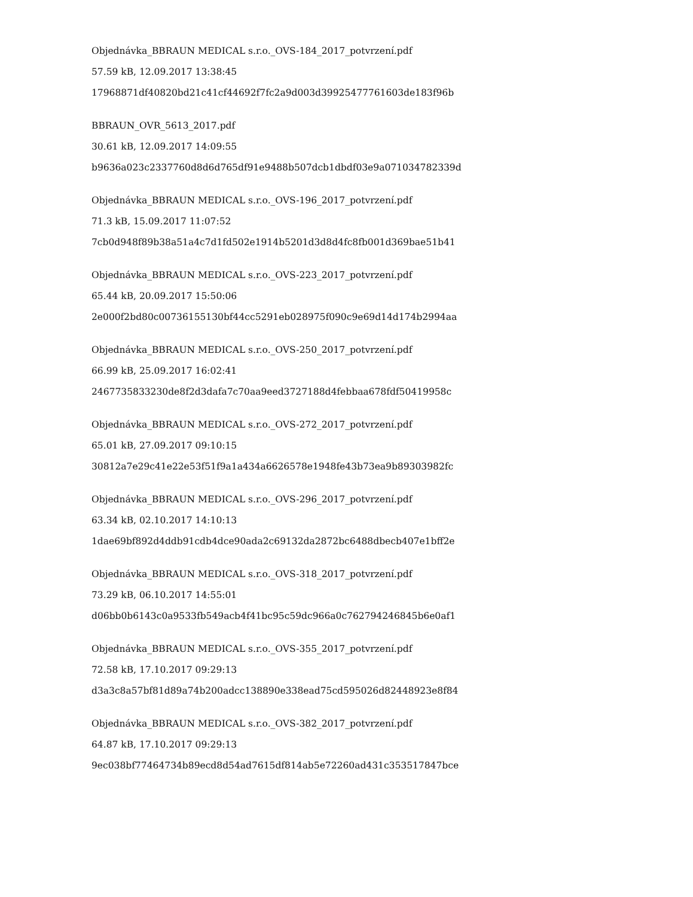Objednávka_BBRAUN MEDICAL s.r.o._OVS-184_2017_potvrzení.pdf
57.59 kB, 12.09.2017 13:38:45
17968871df40820bd21c41cf44692f7fc2a9d003d39925477761603de183f96b
BBRAUN_OVR_5613_2017.pdf
30.61 kB, 12.09.2017 14:09:55
b9636a023c2337760d8d6d765df91e9488b507dcb1dbdf03e9a071034782339d
Objednávka_BBRAUN MEDICAL s.r.o._OVS-196_2017_potvrzení.pdf
71.3 kB, 15.09.2017 11:07:52
7cb0d948f89b38a51a4c7d1fd502e1914b5201d3d8d4fc8fb001d369bae51b41
Objednávka_BBRAUN MEDICAL s.r.o._OVS-223_2017_potvrzení.pdf
65.44 kB, 20.09.2017 15:50:06
2e000f2bd80c00736155130bf44cc5291eb028975f090c9e69d14d174b2994aa
Objednávka_BBRAUN MEDICAL s.r.o._OVS-250_2017_potvrzení.pdf
66.99 kB, 25.09.2017 16:02:41
2467735833230de8f2d3dafa7c70aa9eed3727188d4febbaa678fdf50419958c
Objednávka_BBRAUN MEDICAL s.r.o._OVS-272_2017_potvrzení.pdf
65.01 kB, 27.09.2017 09:10:15
30812a7e29c41e22e53f51f9a1a434a6626578e1948fe43b73ea9b89303982fc
Objednávka_BBRAUN MEDICAL s.r.o._OVS-296_2017_potvrzení.pdf
63.34 kB, 02.10.2017 14:10:13
1dae69bf892d4ddb91cdb4dce90ada2c69132da2872bc6488dbecb407e1bff2e
Objednávka_BBRAUN MEDICAL s.r.o._OVS-318_2017_potvrzení.pdf
73.29 kB, 06.10.2017 14:55:01
d06bb0b6143c0a9533fb549acb4f41bc95c59dc966a0c762794246845b6e0af1
Objednávka_BBRAUN MEDICAL s.r.o._OVS-355_2017_potvrzení.pdf
72.58 kB, 17.10.2017 09:29:13
d3a3c8a57bf81d89a74b200adcc138890e338ead75cd595026d82448923e8f84
Objednávka_BBRAUN MEDICAL s.r.o._OVS-382_2017_potvrzení.pdf
64.87 kB, 17.10.2017 09:29:13
9ec038bf77464734b89ecd8d54ad7615df814ab5e72260ad431c353517847bce